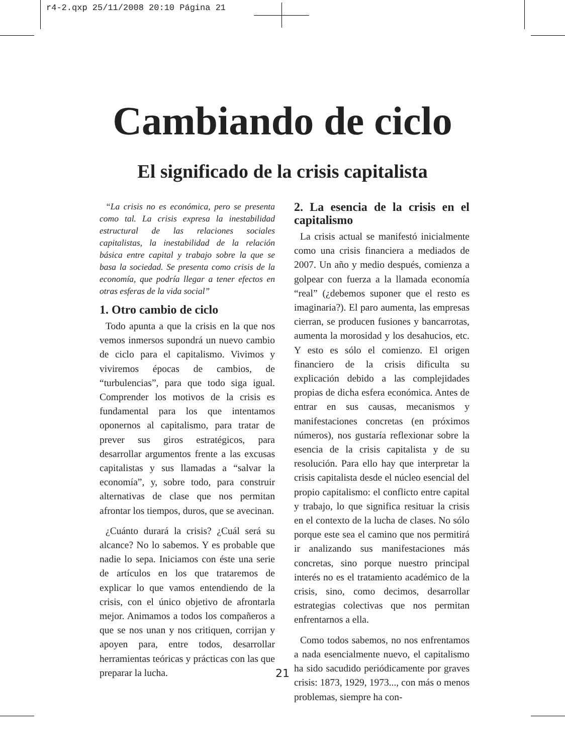r4-2.qxp 25/11/2008 20:10 Página 21
Cambiando de ciclo
El significado de la crisis capitalista
“La crisis no es económica, pero se presenta como tal. La crisis expresa la inestabilidad estructural de las relaciones sociales capitalistas, la inestabilidad de la relación básica entre capital y trabajo sobre la que se basa la sociedad. Se presenta como crisis de la economía, que podría llegar a tener efectos en otras esferas de la vida social”
1. Otro cambio de ciclo
Todo apunta a que la crisis en la que nos vemos inmersos supondrá un nuevo cambio de ciclo para el capitalismo. Vivimos y viviremos épocas de cambios, de “turbulencias”, para que todo siga igual. Comprender los motivos de la crisis es fundamental para los que intentamos oponernos al capitalismo, para tratar de prever sus giros estratégicos, para desarrollar argumentos frente a las excusas capitalistas y sus llamadas a “salvar la economía”, y, sobre todo, para construir alternativas de clase que nos permitan afrontar los tiempos, duros, que se avecinan.
¿Cuánto durará la crisis? ¿Cuál será su alcance? No lo sabemos. Y es probable que nadie lo sepa. Iniciamos con éste una serie de artículos en los que trataremos de explicar lo que vamos entendiendo de la crisis, con el único objetivo de afrontarla mejor. Animamos a todos los compañeros a que se nos unan y nos critiquen, corrijan y apoyen para, entre todos, desarrollar herramientas teóricas y prácticas con las que preparar la lucha.
2. La esencia de la crisis en el capitalismo
La crisis actual se manifestó inicialmente como una crisis financiera a mediados de 2007. Un año y medio después, comienza a golpear con fuerza a la llamada economía “real” (¿debemos suponer que el resto es imaginaria?). El paro aumenta, las empresas cierran, se producen fusiones y bancarrotas, aumenta la morosidad y los desahucios, etc. Y esto es sólo el comienzo. El origen financiero de la crisis dificulta su explicación debido a las complejidades propias de dicha esfera económica. Antes de entrar en sus causas, mecanismos y manifestaciones concretas (en próximos números), nos gustaría reflexionar sobre la esencia de la crisis capitalista y de su resolución. Para ello hay que interpretar la crisis capitalista desde el núcleo esencial del propio capitalismo: el conflicto entre capital y trabajo, lo que significa resituar la crisis en el contexto de la lucha de clases. No sólo porque este sea el camino que nos permitirá ir analizando sus manifestaciones más concretas, sino porque nuestro principal interés no es el tratamiento académico de la crisis, sino, como decimos, desarrollar estrategias colectivas que nos permitan enfrentarnos a ella.
Como todos sabemos, no nos enfrentamos a nada esencialmente nuevo, el capitalismo ha sido sacudido periódicamente por graves crisis: 1873, 1929, 1973..., con más o menos problemas, siempre ha con-
21